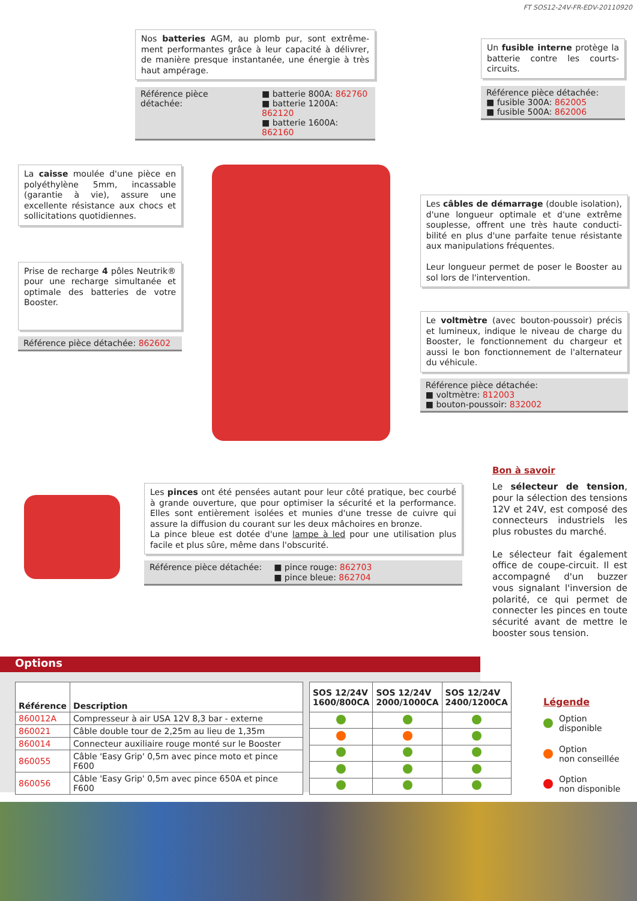FT SOS12-24V-FR-EDV-20110920
Nos batteries AGM, au plomb pur, sont extrême­ment performantes grâce à leur capacité à délivrer, de manière presque instantanée, une énergie à très haut ampérage.
Référence pièce détachée: ■ batterie 800A: 862760
■ batterie 1200A: 862120
■ batterie 1600A: 862160
Un fusible interne protège la batterie contre les courts-circuits.
Référence pièce détachée:
■ fusible 300A: 862005
■ fusible 500A: 862006
La caisse moulée d'une pièce en polyéthylène 5mm, incassable (garantie à vie), assure une excellente résistance aux chocs et sollicitations quotidiennes.
Prise de recharge 4 pôles Neutrik® pour une recharge simultanée et optimale des batteries de votre Booster.
Référence pièce détachée: 862602
Les câbles de démarrage (double isolation), d'une longueur optimale et d'une extrême souplesse, offrent une très haute conducti­bilité en plus d'une parfaite tenue résistante aux manipulations fréquentes.
Leur longueur permet de poser le Booster au sol lors de l'intervention.
Le voltmètre (avec bouton-poussoir) précis et lumineux, indique le niveau de charge du Booster, le fonctionnement du chargeur et aussi le bon fonctionnement de l'alternateur du véhicule.
Référence pièce détachée:
■ voltmètre: 812003
■ bouton-poussoir: 832002
Les pinces ont été pensées autant pour leur côté pratique, bec courbé à grande ouverture, que pour optimiser la sécurité et la performance. Elles sont entièrement isolées et munies d'une tresse de cuivre qui assure la diffusion du courant sur les deux mâchoires en bronze.
La pince bleue est dotée d'une lampe à led pour une utilisation plus facile et plus sûre, même dans l'obscurité.
Référence pièce détachée: ■ pince rouge: 862703
■ pince bleue: 862704
Bon à savoir
Le sélecteur de tension, pour la sélection des tensions 12V et 24V, est composé des connecteurs industriels les plus robustes du marché.
Le sélecteur fait également office de coupe-circuit. Il est accompagné d'un buzzer vous signalant l'inversion de polarité, ce qui permet de connecter les pinces en toute sécurité avant de mettre le booster sous tension.
Options
| Référence | Description |
| --- | --- |
| 860012A | Compresseur à air USA 12V 8,3 bar - externe |
| 860021 | Câble double tour de 2,25m au lieu de 1,35m |
| 860014 | Connecteur auxiliaire rouge monté sur le Booster |
| 860055 | Câble 'Easy Grip' 0,5m avec pince moto et pince F600 |
| 860056 | Câble 'Easy Grip' 0,5m avec pince 650A et pince F600 |
| SOS 12/24V 1600/800CA | SOS 12/24V 2000/1000CA | SOS 12/24V 2400/1200CA |
| --- | --- | --- |
Légende
Option
disponible
Option
non conseillée
Option
non disponible